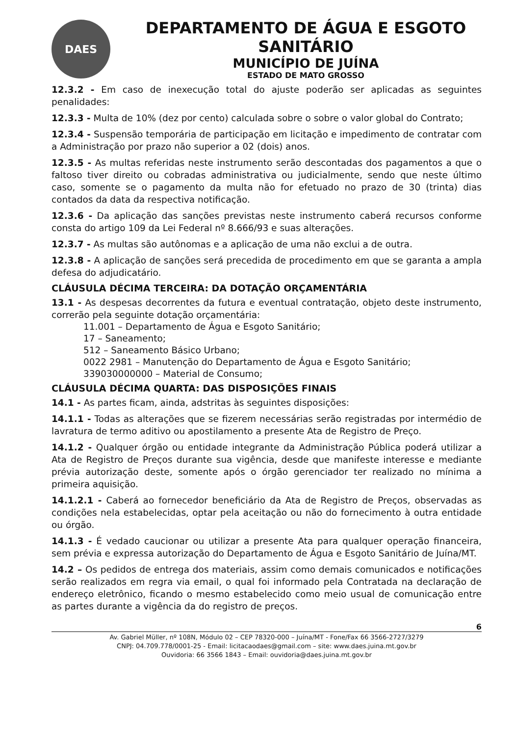DAES
DEPARTAMENTO DE ÁGUA E ESGOTO SANITÁRIO
MUNICÍPIO DE JUÍNA
ESTADO DE MATO GROSSO
12.3.2 - Em caso de inexecução total do ajuste poderão ser aplicadas as seguintes penalidades:
12.3.3 - Multa de 10% (dez por cento) calculada sobre o sobre o valor global do Contrato;
12.3.4 - Suspensão temporária de participação em licitação e impedimento de contratar com a Administração por prazo não superior a 02 (dois) anos.
12.3.5 - As multas referidas neste instrumento serão descontadas dos pagamentos a que o faltoso tiver direito ou cobradas administrativa ou judicialmente, sendo que neste último caso, somente se o pagamento da multa não for efetuado no prazo de 30 (trinta) dias contados da data da respectiva notificação.
12.3.6 - Da aplicação das sanções previstas neste instrumento caberá recursos conforme consta do artigo 109 da Lei Federal nº 8.666/93 e suas alterações.
12.3.7 - As multas são autônomas e a aplicação de uma não exclui a de outra.
12.3.8 - A aplicação de sanções será precedida de procedimento em que se garanta a ampla defesa do adjudicatário.
CLÁUSULA DÉCIMA TERCEIRA: DA DOTAÇÃO ORÇAMENTÁRIA
13.1 - As despesas decorrentes da futura e eventual contratação, objeto deste instrumento, correrão pela seguinte dotação orçamentária:
11.001 – Departamento de Água e Esgoto Sanitário;
17 – Saneamento;
512 – Saneamento Básico Urbano;
0022 2981 – Manutenção do Departamento de Água e Esgoto Sanitário;
339030000000 – Material de Consumo;
CLÁUSULA DÉCIMA QUARTA: DAS DISPOSIÇÕES FINAIS
14.1 - As partes ficam, ainda, adstritas às seguintes disposições:
14.1.1 - Todas as alterações que se fizerem necessárias serão registradas por intermédio de lavratura de termo aditivo ou apostilamento a presente Ata de Registro de Preço.
14.1.2 - Qualquer órgão ou entidade integrante da Administração Pública poderá utilizar a Ata de Registro de Preços durante sua vigência, desde que manifeste interesse e mediante prévia autorização deste, somente após o órgão gerenciador ter realizado no mínima a primeira aquisição.
14.1.2.1 - Caberá ao fornecedor beneficiário da Ata de Registro de Preços, observadas as condições nela estabelecidas, optar pela aceitação ou não do fornecimento à outra entidade ou órgão.
14.1.3 - É vedado caucionar ou utilizar a presente Ata para qualquer operação financeira, sem prévia e expressa autorização do Departamento de Água e Esgoto Sanitário de Juína/MT.
14.2 – Os pedidos de entrega dos materiais, assim como demais comunicados e notificações serão realizados em regra via email, o qual foi informado pela Contratada na declaração de endereço eletrônico, ficando o mesmo estabelecido como meio usual de comunicação entre as partes durante a vigência da do registro de preços.
6
Av. Gabriel Müller, nº 108N, Módulo 02 – CEP 78320-000 – Juína/MT - Fone/Fax 66 3566-2727/3279
CNPJ: 04.709.778/0001-25 - Email: licitacaodaes@gmail.com – site: www.daes.juina.mt.gov.br
Ouvidoria: 66 3566 1843 – Email: ouvidoria@daes.juina.mt.gov.br